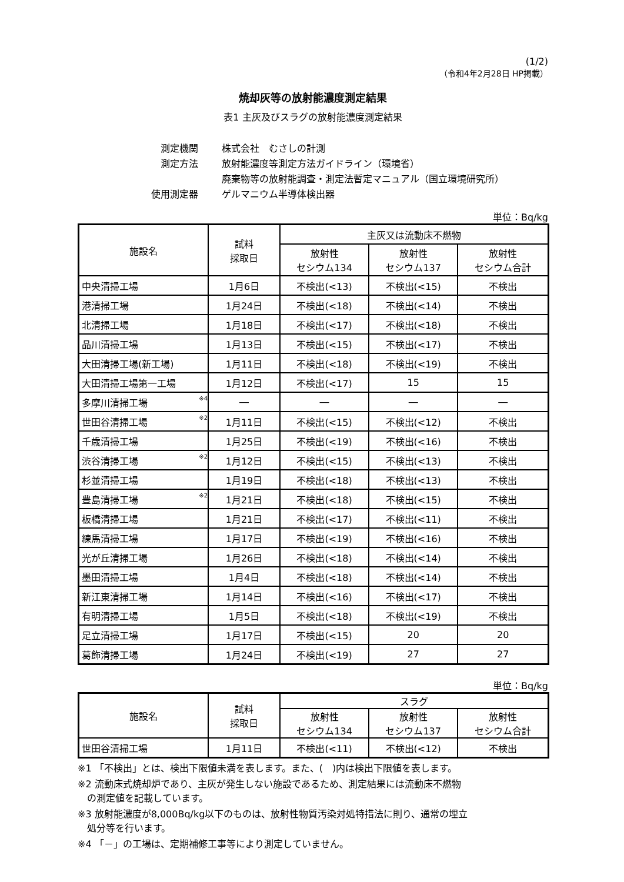(1/2)
（令和4年2月28日 HP掲載）
焼却灰等の放射能濃度測定結果
表1 主灰及びスラグの放射能濃度測定結果
| 測定機関 | 株式会社 むさしの計測 |
| 測定方法 | 放射能濃度等測定方法ガイドライン（環境省） |
| | 廃棄物等の放射能調査・測定法暫定マニュアル（国立環境研究所） |
| 使用測定器 | ゲルマニウム半導体検出器 |
単位：Bq/kg
| 施設名 | 試料 採取日 | 主灰又は流動床不燃物 | | |
| --- | --- | --- | --- | --- |
| | | 放射性 セシウム134 | 放射性 セシウム137 | 放射性 セシウム合計 |
| 中央清掃工場 | 1月6日 | 不検出(<13) | 不検出(<15) | 不検出 |
| 港清掃工場 | 1月24日 | 不検出(<18) | 不検出(<14) | 不検出 |
| 北清掃工場 | 1月18日 | 不検出(<17) | 不検出(<18) | 不検出 |
| 品川清掃工場 | 1月13日 | 不検出(<15) | 不検出(<17) | 不検出 |
| 大田清掃工場(新工場) | 1月11日 | 不検出(<18) | 不検出(<19) | 不検出 |
| 大田清掃工場第一工場 | 1月12日 | 不検出(<17) | 15 | 15 |
| 多摩川清掃工場 <sup>※4</sup> | ― | ― | ― | ― |
| 世田谷清掃工場 <sup>※2</sup> | 1月11日 | 不検出(<15) | 不検出(<12) | 不検出 |
| 千歳清掃工場 | 1月25日 | 不検出(<19) | 不検出(<16) | 不検出 |
| 渋谷清掃工場 <sup>※2</sup> | 1月12日 | 不検出(<15) | 不検出(<13) | 不検出 |
| 杉並清掃工場 | 1月19日 | 不検出(<18) | 不検出(<13) | 不検出 |
| 豊島清掃工場 <sup>※2</sup> | 1月21日 | 不検出(<18) | 不検出(<15) | 不検出 |
| 板橋清掃工場 | 1月21日 | 不検出(<17) | 不検出(<11) | 不検出 |
| 練馬清掃工場 | 1月17日 | 不検出(<19) | 不検出(<16) | 不検出 |
| 光が丘清掃工場 | 1月26日 | 不検出(<18) | 不検出(<14) | 不検出 |
| 墨田清掃工場 | 1月4日 | 不検出(<18) | 不検出(<14) | 不検出 |
| 新江東清掃工場 | 1月14日 | 不検出(<16) | 不検出(<17) | 不検出 |
| 有明清掃工場 | 1月5日 | 不検出(<18) | 不検出(<19) | 不検出 |
| 足立清掃工場 | 1月17日 | 不検出(<15) | 20 | 20 |
| 葛飾清掃工場 | 1月24日 | 不検出(<19) | 27 | 27 |
単位：Bq/kg
| 施設名 | 試料 採取日 | スラグ | | |
| --- | --- | --- | --- | --- |
| | | 放射性 セシウム134 | 放射性 セシウム137 | 放射性 セシウム合計 |
| 世田谷清掃工場 | 1月11日 | 不検出(<11) | 不検出(<12) | 不検出 |
※1 「不検出」とは、検出下限値未満を表します。また、(　)内は検出下限値を表します。
※2 流動床式焼却炉であり、主灰が発生しない施設であるため、測定結果には流動床不燃物
　の測定値を記載しています。
※3 放射能濃度が8,000Bq/kg以下のものは、放射性物質汚染対処特措法に則り、通常の埋立
　処分等を行います。
※4 「－」の工場は、定期補修工事等により測定していません。